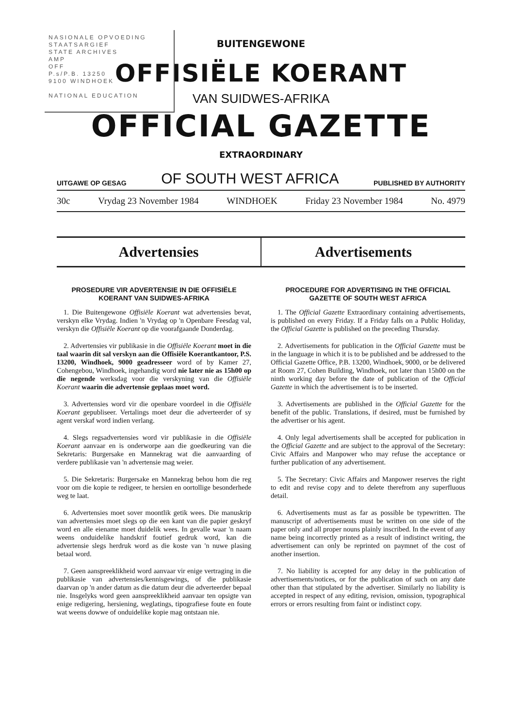NASIONALE OPVOEDING
STAATSARGIEF
STATE ARCHIVES
AMP
OFF
P.s/P.B. 13250
9100 WINDHOEK
NATIONAL EDUCATION
BUITENGEWONE
OFFISIËLE KOERANT
VAN SUIDWES-AFRIKA
OFFICIAL GAZETTE
EXTRAORDINARY
UITGAWE OP GESAG OF SOUTH WEST AFRICA PUBLISHED BY AUTHORITY
30c Vrydag 23 November 1984 WINDHOEK Friday 23 November 1984 No. 4979
Advertensies Advertisements
PROSEDURE VIR ADVERTENSIE IN DIE OFFISIËLE KOERANT VAN SUIDWES-AFRIKA
1. Die Buitengewone Offisiële Koerant wat advertensies bevat, verskyn elke Vrydag. Indien 'n Vrydag op 'n Openbare Feesdag val, verskyn die Offisiële Koerant op die voorafgaande Donderdag.
2. Advertensies vir publikasie in die Offisiële Koerant moet in die taal waarin dit sal verskyn aan die Offisiële Koerantkantoor, P.S. 13200, Windhoek, 9000 geadresseer word of by Kamer 27, Cohengebou, Windhoek, ingehandig word nie later nie as 15h00 op die negende werksdag voor die verskyning van die Offisiële Koerant waarin die advertensie geplaas moet word.
3. Advertensies word vir die openbare voordeel in die Offisiële Koerant gepubliseer. Vertalings moet deur die adverteerder of sy agent verskaf word indien verlang.
4. Slegs regsadvertensies word vir publikasie in die Offisiële Koerant aanvaar en is onderworpe aan die goedkeuring van die Sekretaris: Burgersake en Mannekrag wat die aanvaarding of verdere publikasie van 'n advertensie mag weier.
5. Die Sekretaris: Burgersake en Mannekrag behou hom die reg voor om die kopie te redigeer, te hersien en oortollige besonderhede weg te laat.
6. Advertensies moet sover moontlik getik wees. Die manuskrip van advertensies moet slegs op die een kant van die papier geskryf word en alle eiename moet duidelik wees. In gevalle waar 'n naam weens onduidelike handskrif foutief gedruk word, kan die advertensie slegs herdruk word as die koste van 'n nuwe plasing betaal word.
7. Geen aanspreeklikheid word aanvaar vir enige vertraging in die publikasie van advertensies/kennisgewings, of die publikasie daarvan op 'n ander datum as die datum deur die adverteerder bepaal nie. Insgelyks word geen aanspreeklikheid aanvaar ten opsigte van enige redigering, hersiening, weglatings, tipografiese foute en foute wat weens dowwe of onduidelike kopie mag ontstaan nie.
PROCEDURE FOR ADVERTISING IN THE OFFICIAL GAZETTE OF SOUTH WEST AFRICA
1. The Official Gazette Extraordinary containing advertisements, is published on every Friday. If a Friday falls on a Public Holiday, the Official Gazette is published on the preceding Thursday.
2. Advertisements for publication in the Official Gazette must be in the language in which it is to be published and be addressed to the Official Gazette Office, P.B. 13200, Windhoek, 9000, or be delivered at Room 27, Cohen Building, Windhoek, not later than 15h00 on the ninth working day before the date of publication of the Official Gazette in which the advertisement is to be inserted.
3. Advertisements are published in the Official Gazette for the benefit of the public. Translations, if desired, must be furnished by the advertiser or his agent.
4. Only legal advertisements shall be accepted for publication in the Official Gazette and are subject to the approval of the Secretary: Civic Affairs and Manpower who may refuse the acceptance or further publication of any advertisement.
5. The Secretary: Civic Affairs and Manpower reserves the right to edit and revise copy and to delete therefrom any superfluous detail.
6. Advertisements must as far as possible be typewritten. The manuscript of advertisements must be written on one side of the paper only and all proper nouns plainly inscribed. In the event of any name being incorrectly printed as a result of indistinct writing, the advertisement can only be reprinted on paymnet of the cost of another insertion.
7. No liability is accepted for any delay in the publication of advertisements/notices, or for the publication of such on any date other than that stipulated by the advertiser. Similarly no liability is accepted in respect of any editing, revision, omission, typographical errors or errors resulting from faint or indistinct copy.